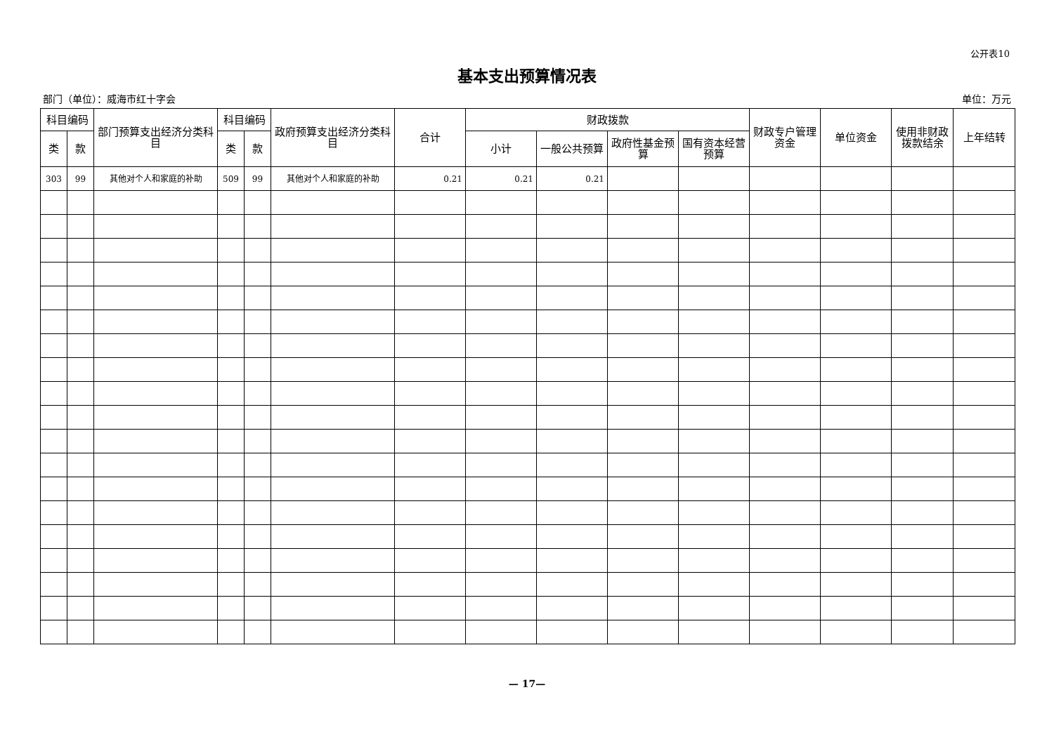公开表10
基本支出预算情况表
部门（单位）：威海市红十字会 单位：万元
| 科目编码 | | 部门预算支出经济分类科目 | 科目编码 | | 政府预算支出经济分类科目 | 合计 | 财政拨款 | | | | 财政专户管理资金 | 单位资金 | 使用非财政拨款结余 | 上年结转 |
| --- | --- | --- | --- | --- | --- | --- | --- | --- | --- | --- | --- | --- | --- | --- |
| 类 | 款 | | 类 | 款 | | | 小计 | 一般公共预算 | 政府性基金预算 | 国有资本经营预算 | | | | |
| 303 | 99 | 其他对个人和家庭的补助 | 509 | 99 | 其他对个人和家庭的补助 | 0.21 | 0.21 | 0.21 | | | | | | |
— 17—